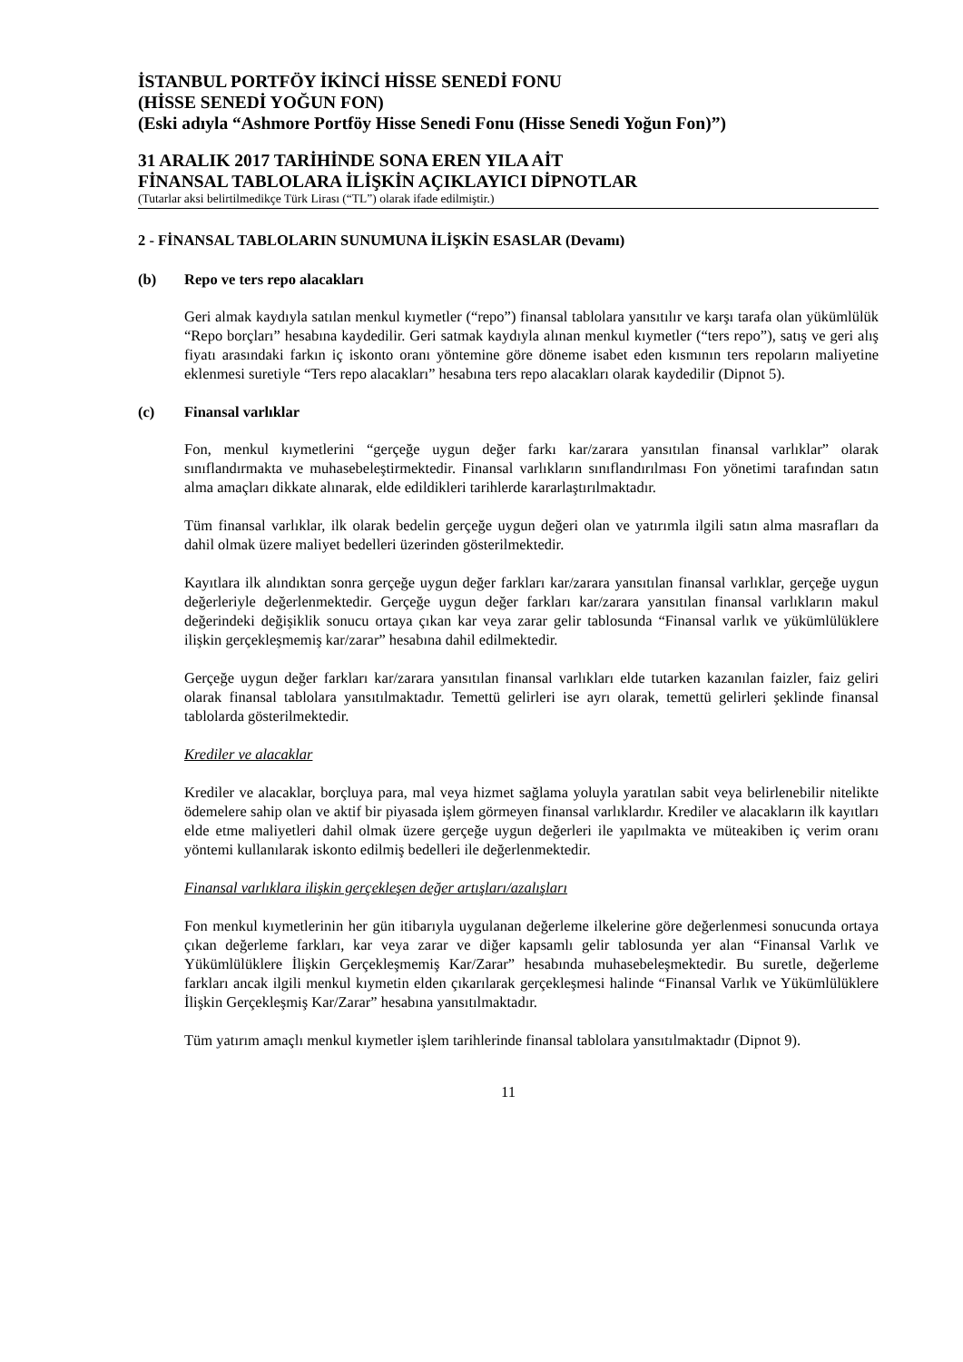İSTANBUL PORTFÖY İKİNCİ HİSSE SENEDİ FONU
(HİSSE SENEDİ YOĞUN FON)
(Eski adıyla “Ashmore Portföy Hisse Senedi Fonu (Hisse Senedi Yoğun Fon)”)
31 ARALIK 2017 TARİHİNDE SONA EREN YILA AİT
FİNANSAL TABLOLARA İLİŞKİN AÇIKLAYICI DİPNOTLAR
(Tutarlar aksi belirtilmedikçe Türk Lirası (“TL”) olarak ifade edilmiştir.)
2 - FİNANSAL TABLOLARIN SUNUMUNA İLİŞKİN ESASLAR (Devamı)
(b) Repo ve ters repo alacakları
Geri almak kaydıyla satılan menkul kıymetler (“repo”) finansal tablolara yansıtılır ve karşı tarafa olan yükümlülük “Repo borçları” hesabına kaydedilir. Geri satmak kaydıyla alınan menkul kıymetler (“ters repo”), satış ve geri alış fiyatı arasındaki farkın iç iskonto oranı yöntemine göre döneme isabet eden kısmının ters repoların maliyetine eklenmesi suretiyle “Ters repo alacakları” hesabına ters repo alacakları olarak kaydedilir (Dipnot 5).
(c) Finansal varlıklar
Fon, menkul kıymetlerini “gerçeğe uygun değer farkı kar/zarara yansıtılan finansal varlıklar” olarak sınıflandırmakta ve muhasebeleştirmektedir. Finansal varlıkların sınıflandırılması Fon yönetimi tarafından satın alma amaçları dikkate alınarak, elde edildikleri tarihlerde kararlaştırılmaktadır.
Tüm finansal varlıklar, ilk olarak bedelin gerçeğe uygun değeri olan ve yatırımla ilgili satın alma masrafları da dahil olmak üzere maliyet bedelleri üzerinden gösterilmektedir.
Kayıtlara ilk alındıktan sonra gerçeğe uygun değer farkları kar/zarara yansıtılan finansal varlıklar, gerçeğe uygun değerleriyle değerlenmektedir. Gerçeğe uygun değer farkları kar/zarara yansıtılan finansal varlıkların makul değerindeki değişiklik sonucu ortaya çıkan kar veya zarar gelir tablosunda “Finansal varlık ve yükümlülüklere ilişkin gerçekleşmemiş kar/zarar” hesabına dahil edilmektedir.
Gerçeğe uygun değer farkları kar/zarara yansıtılan finansal varlıkları elde tutarken kazanılan faizler, faiz geliri olarak finansal tablolara yansıtılmaktadır. Temettü gelirleri ise ayrı olarak, temettü gelirleri şeklinde finansal tablolarda gösterilmektedir.
Krediler ve alacaklar
Krediler ve alacaklar, borçluya para, mal veya hizmet sağlama yoluyla yaratılan sabit veya belirlenebilir nitelikte ödemelere sahip olan ve aktif bir piyasada işlem görmeyen finansal varlıklardır. Krediler ve alacakların ilk kayıtları elde etme maliyetleri dahil olmak üzere gerçeğe uygun değerleri ile yapılmakta ve müteakiben iç verim oranı yöntemi kullanılarak iskonto edilmiş bedelleri ile değerlenmektedir.
Finansal varlıklara ilişkin gerçekleşen değer artışları/azalışları
Fon menkul kıymetlerinin her gün itibarıyla uygulanan değerleme ilkelerine göre değerlenmesi sonucunda ortaya çıkan değerleme farkları, kar veya zarar ve diğer kapsamlı gelir tablosunda yer alan “Finansal Varlık ve Yükümlülüklere İlişkin Gerçekleşmemiş Kar/Zarar” hesabında muhasebeleşmektedir. Bu suretle, değerleme farkları ancak ilgili menkul kıymetin elden çıkarılarak gerçekleşmesi halinde “Finansal Varlık ve Yükümlülüklere İlişkin Gerçekleşmiş Kar/Zarar” hesabına yansıtılmaktadır.
Tüm yatırım amaçlı menkul kıymetler işlem tarihlerinde finansal tablolara yansıtılmaktadır (Dipnot 9).
11